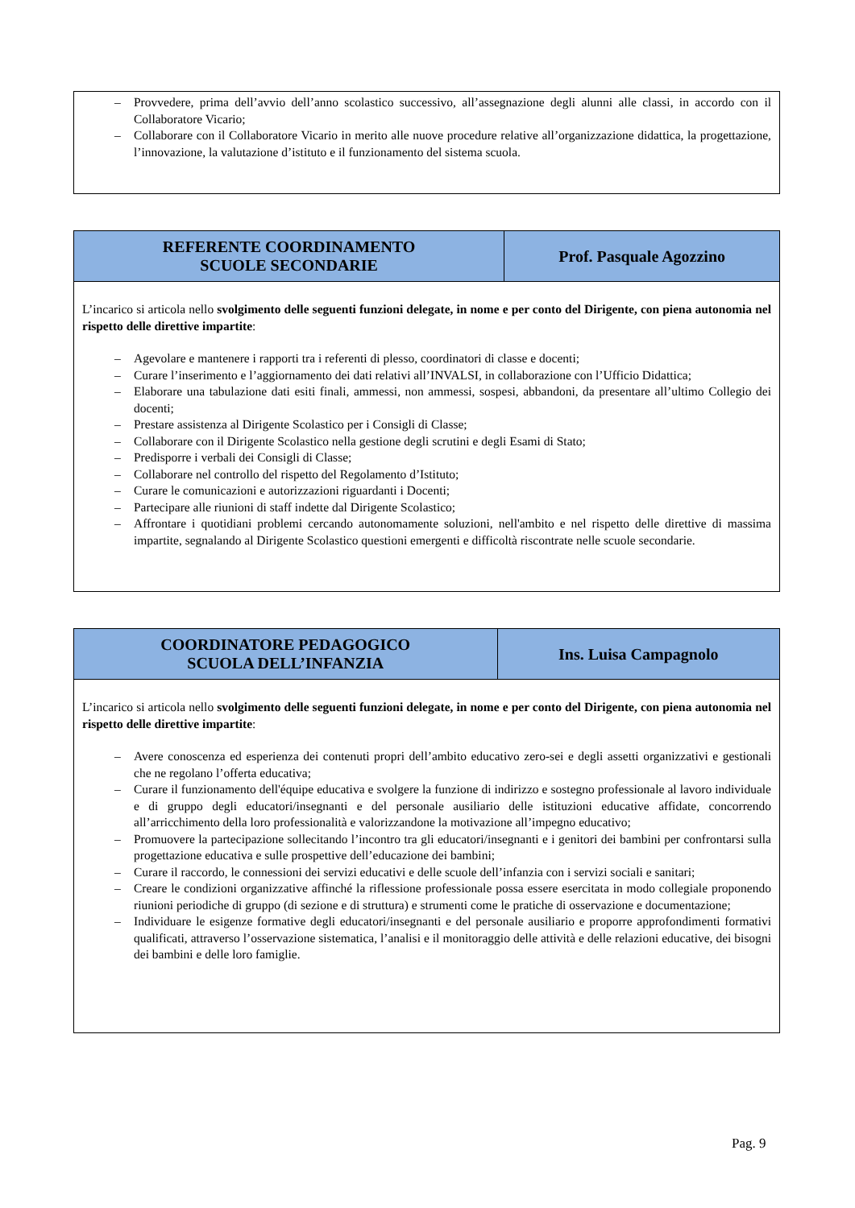– Provvedere, prima dell’avvio dell’anno scolastico successivo, all’assegnazione degli alunni alle classi, in accordo con il Collaboratore Vicario;
– Collaborare con il Collaboratore Vicario in merito alle nuove procedure relative all’organizzazione didattica, la progettazione, l’innovazione, la valutazione d’istituto e il funzionamento del sistema scuola.
| REFERENTE COORDINAMENTO SCUOLE SECONDARIE | Prof. Pasquale Agozzino |
| --- | --- |
L’incarico si articola nello svolgimento delle seguenti funzioni delegate, in nome e per conto del Dirigente, con piena autonomia nel rispetto delle direttive impartite:
– Agevolare e mantenere i rapporti tra i referenti di plesso, coordinatori di classe e docenti;
– Curare l’inserimento e l’aggiornamento dei dati relativi all’INVALSI, in collaborazione con l’Ufficio Didattica;
– Elaborare una tabulazione dati esiti finali, ammessi, non ammessi, sospesi, abbandoni, da presentare all’ultimo Collegio dei docenti;
– Prestare assistenza al Dirigente Scolastico per i Consigli di Classe;
– Collaborare con il Dirigente Scolastico nella gestione degli scrutini e degli Esami di Stato;
– Predisporre i verbali dei Consigli di Classe;
– Collaborare nel controllo del rispetto del Regolamento d’Istituto;
– Curare le comunicazioni e autorizzazioni riguardanti i Docenti;
– Partecipare alle riunioni di staff indette dal Dirigente Scolastico;
– Affrontare i quotidiani problemi cercando autonomamente soluzioni, nell'ambito e nel rispetto delle direttive di massima impartite, segnalando al Dirigente Scolastico questioni emergenti e difficoltà riscontrate nelle scuole secondarie.
| COORDINATORE PEDAGOGICO SCUOLA DELL’INFANZIA | Ins. Luisa Campagnolo |
| --- | --- |
L’incarico si articola nello svolgimento delle seguenti funzioni delegate, in nome e per conto del Dirigente, con piena autonomia nel rispetto delle direttive impartite:
– Avere conoscenza ed esperienza dei contenuti propri dell’ambito educativo zero-sei e degli assetti organizzativi e gestionali che ne regolano l’offerta educativa;
– Curare il funzionamento dell'équipe educativa e svolgere la funzione di indirizzo e sostegno professionale al lavoro individuale e di gruppo degli educatori/insegnanti e del personale ausiliario delle istituzioni educative affidate, concorrendo all’arricchimento della loro professionalità e valorizzandone la motivazione all’impegno educativo;
– Promuovere la partecipazione sollecitando l’incontro tra gli educatori/insegnanti e i genitori dei bambini per confrontarsi sulla progettazione educativa e sulle prospettive dell’educazione dei bambini;
– Curare il raccordo, le connessioni dei servizi educativi e delle scuole dell’infanzia con i servizi sociali e sanitari;
– Creare le condizioni organizzative affinché la riflessione professionale possa essere esercitata in modo collegiale proponendo riunioni periodiche di gruppo (di sezione e di struttura) e strumenti come le pratiche di osservazione e documentazione;
– Individuare le esigenze formative degli educatori/insegnanti e del personale ausiliario e proporre approfondimenti formativi qualificati, attraverso l’osservazione sistematica, l’analisi e il monitoraggio delle attività e delle relazioni educative, dei bisogni dei bambini e delle loro famiglie.
Pag. 9